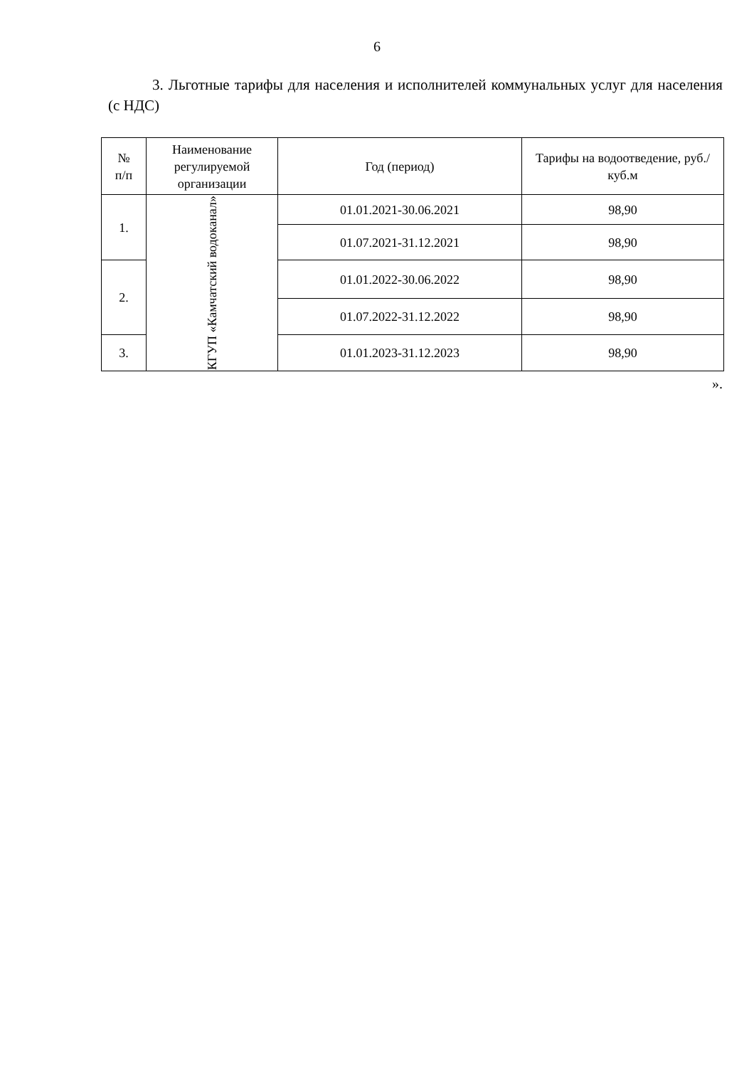6
3. Льготные тарифы для населения и исполнителей коммунальных услуг для населения (с НДС)
| № п/п | Наименование регулируемой организации | Год (период) | Тарифы на водоотведение, руб./куб.м |
| --- | --- | --- | --- |
| 1. | КГУП «Камчатский водоканал» | 01.01.2021-30.06.2021 | 98,90 |
| | | 01.07.2021-31.12.2021 | 98,90 |
| 2. | | 01.01.2022-30.06.2022 | 98,90 |
| | | 01.07.2022-31.12.2022 | 98,90 |
| 3. | | 01.01.2023-31.12.2023 | 98,90 |
».